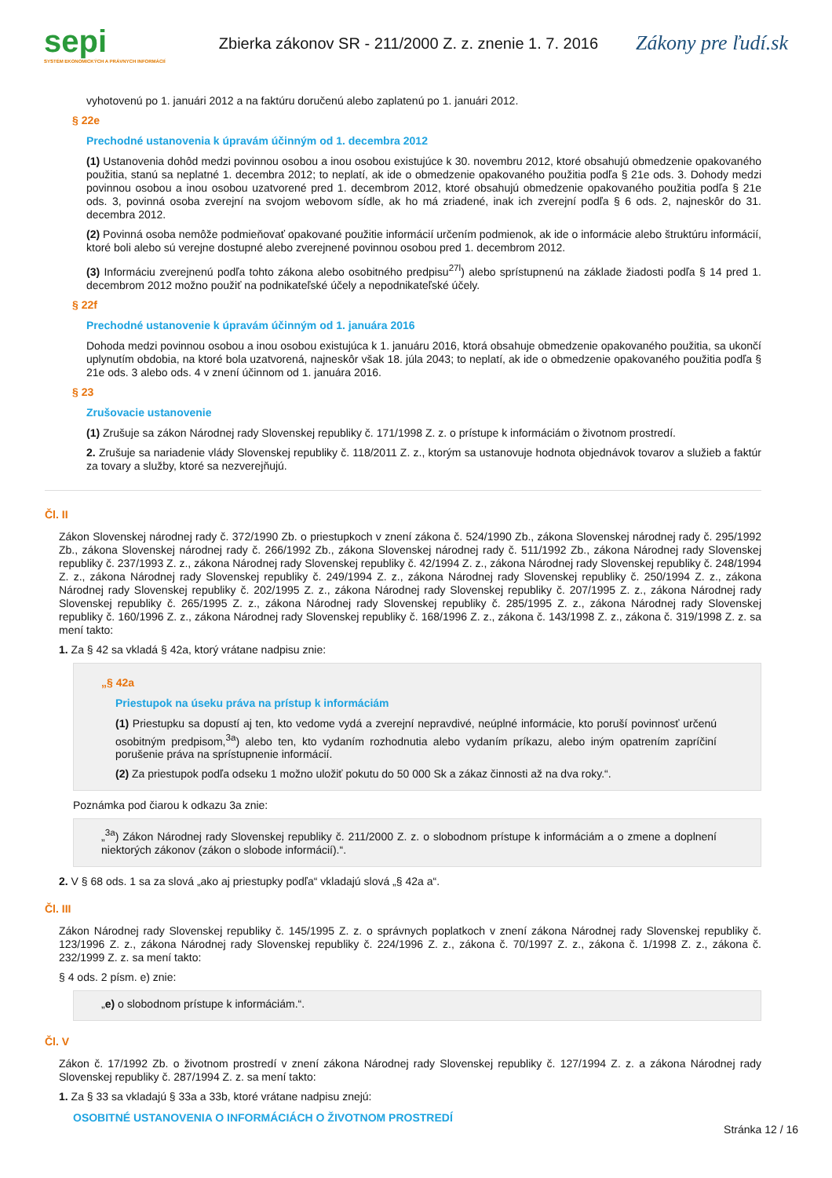sepi
SYSTÉM EKONOMICKÝCH A PRÁVNYCH INFORMÁCIÍ
Zbierka zákonov SR - 211/2000 Z. z. znenie 1. 7. 2016
Zákony pre ľudí.sk
vyhotovenú po 1. januári 2012 a na faktúru doručenú alebo zaplatenú po 1. januári 2012.
§ 22e
Prechodné ustanovenia k úpravám účinným od 1. decembra 2012
(1) Ustanovenia dohôd medzi povinnou osobou a inou osobou existujúce k 30. novembru 2012, ktoré obsahujú obmedzenie opakovaného použitia, stanú sa neplatné 1. decembra 2012; to neplatí, ak ide o obmedzenie opakovaného použitia podľa § 21e ods. 3. Dohody medzi povinnou osobou a inou osobou uzatvorené pred 1. decembrom 2012, ktoré obsahujú obmedzenie opakovaného použitia podľa § 21e ods. 3, povinná osoba zverejní na svojom webovom sídle, ak ho má zriadené, inak ich zverejní podľa § 6 ods. 2, najneskôr do 31. decembra 2012.
(2) Povinná osoba nemôže podmieňovať opakované použitie informácií určením podmienok, ak ide o informácie alebo štruktúru informácií, ktoré boli alebo sú verejne dostupné alebo zverejnené povinnou osobou pred 1. decembrom 2012.
(3) Informáciu zverejnenú podľa tohto zákona alebo osobitného predpisu<sup>27l</sup>) alebo sprístupnenú na základe žiadosti podľa § 14 pred 1. decembrom 2012 možno použiť na podnikateľské účely a nepodnikateľské účely.
§ 22f
Prechodné ustanovenie k úpravám účinným od 1. januára 2016
Dohoda medzi povinnou osobou a inou osobou existujúca k 1. januáru 2016, ktorá obsahuje obmedzenie opakovaného použitia, sa ukončí uplynutím obdobia, na ktoré bola uzatvorená, najneskôr však 18. júla 2043; to neplatí, ak ide o obmedzenie opakovaného použitia podľa § 21e ods. 3 alebo ods. 4 v znení účinnom od 1. januára 2016.
§ 23
Zrušovacie ustanovenie
(1) Zrušuje sa zákon Národnej rady Slovenskej republiky č. 171/1998 Z. z. o prístupe k informáciám o životnom prostredí.
2. Zrušuje sa nariadenie vlády Slovenskej republiky č. 118/2011 Z. z., ktorým sa ustanovuje hodnota objednávok tovarov a služieb a faktúr za tovary a služby, ktoré sa nezverejňujú.
Čl. II
Zákon Slovenskej národnej rady č. 372/1990 Zb. o priestupkoch v znení zákona č. 524/1990 Zb., zákona Slovenskej národnej rady č. 295/1992 Zb., zákona Slovenskej národnej rady č. 266/1992 Zb., zákona Slovenskej národnej rady č. 511/1992 Zb., zákona Národnej rady Slovenskej republiky č. 237/1993 Z. z., zákona Národnej rady Slovenskej republiky č. 42/1994 Z. z., zákona Národnej rady Slovenskej republiky č. 248/1994 Z. z., zákona Národnej rady Slovenskej republiky č. 249/1994 Z. z., zákona Národnej rady Slovenskej republiky č. 250/1994 Z. z., zákona Národnej rady Slovenskej republiky č. 202/1995 Z. z., zákona Národnej rady Slovenskej republiky č. 207/1995 Z. z., zákona Národnej rady Slovenskej republiky č. 265/1995 Z. z., zákona Národnej rady Slovenskej republiky č. 285/1995 Z. z., zákona Národnej rady Slovenskej republiky č. 160/1996 Z. z., zákona Národnej rady Slovenskej republiky č. 168/1996 Z. z., zákona č. 143/1998 Z. z., zákona č. 319/1998 Z. z. sa mení takto:
1. Za § 42 sa vkladá § 42a, ktorý vrátane nadpisu znie:
„§ 42a
Priestupok na úseku práva na prístup k informáciám
(1) Priestupku sa dopustí aj ten, kto vedome vydá a zverejní nepravdivé, neúplné informácie, kto poruší povinnosť určenú osobitným predpisom,<sup>3a</sup>) alebo ten, kto vydaním rozhodnutia alebo vydaním príkazu, alebo iným opatrením zapríčiní porušenie práva na sprístupnenie informácií.
(2) Za priestupok podľa odseku 1 možno uložiť pokutu do 50 000 Sk a zákaz činnosti až na dva roky.“.
Poznámka pod čiarou k odkazu 3a znie:
„<sup>3a</sup>) Zákon Národnej rady Slovenskej republiky č. 211/2000 Z. z. o slobodnom prístupe k informáciám a o zmene a doplnení niektorých zákonov (zákon o slobode informácií).“.
2. V § 68 ods. 1 sa za slová „ako aj priestupky podľa“ vkladajú slová „§ 42a a“.
Čl. III
Zákon Národnej rady Slovenskej republiky č. 145/1995 Z. z. o správnych poplatkoch v znení zákona Národnej rady Slovenskej republiky č. 123/1996 Z. z., zákona Národnej rady Slovenskej republiky č. 224/1996 Z. z., zákona č. 70/1997 Z. z., zákona č. 1/1998 Z. z., zákona č. 232/1999 Z. z. sa mení takto:
§ 4 ods. 2 písm. e) znie:
„e) o slobodnom prístupe k informáciám.“.
Čl. V
Zákon č. 17/1992 Zb. o životnom prostredí v znení zákona Národnej rady Slovenskej republiky č. 127/1994 Z. z. a zákona Národnej rady Slovenskej republiky č. 287/1994 Z. z. sa mení takto:
1. Za § 33 sa vkladajú § 33a a 33b, ktoré vrátane nadpisu znejú:
OSOBITNÉ USTANOVENIA O INFORMÁCIÁCH O ŽIVOTNOM PROSTREDÍ
Stránka 12 / 16